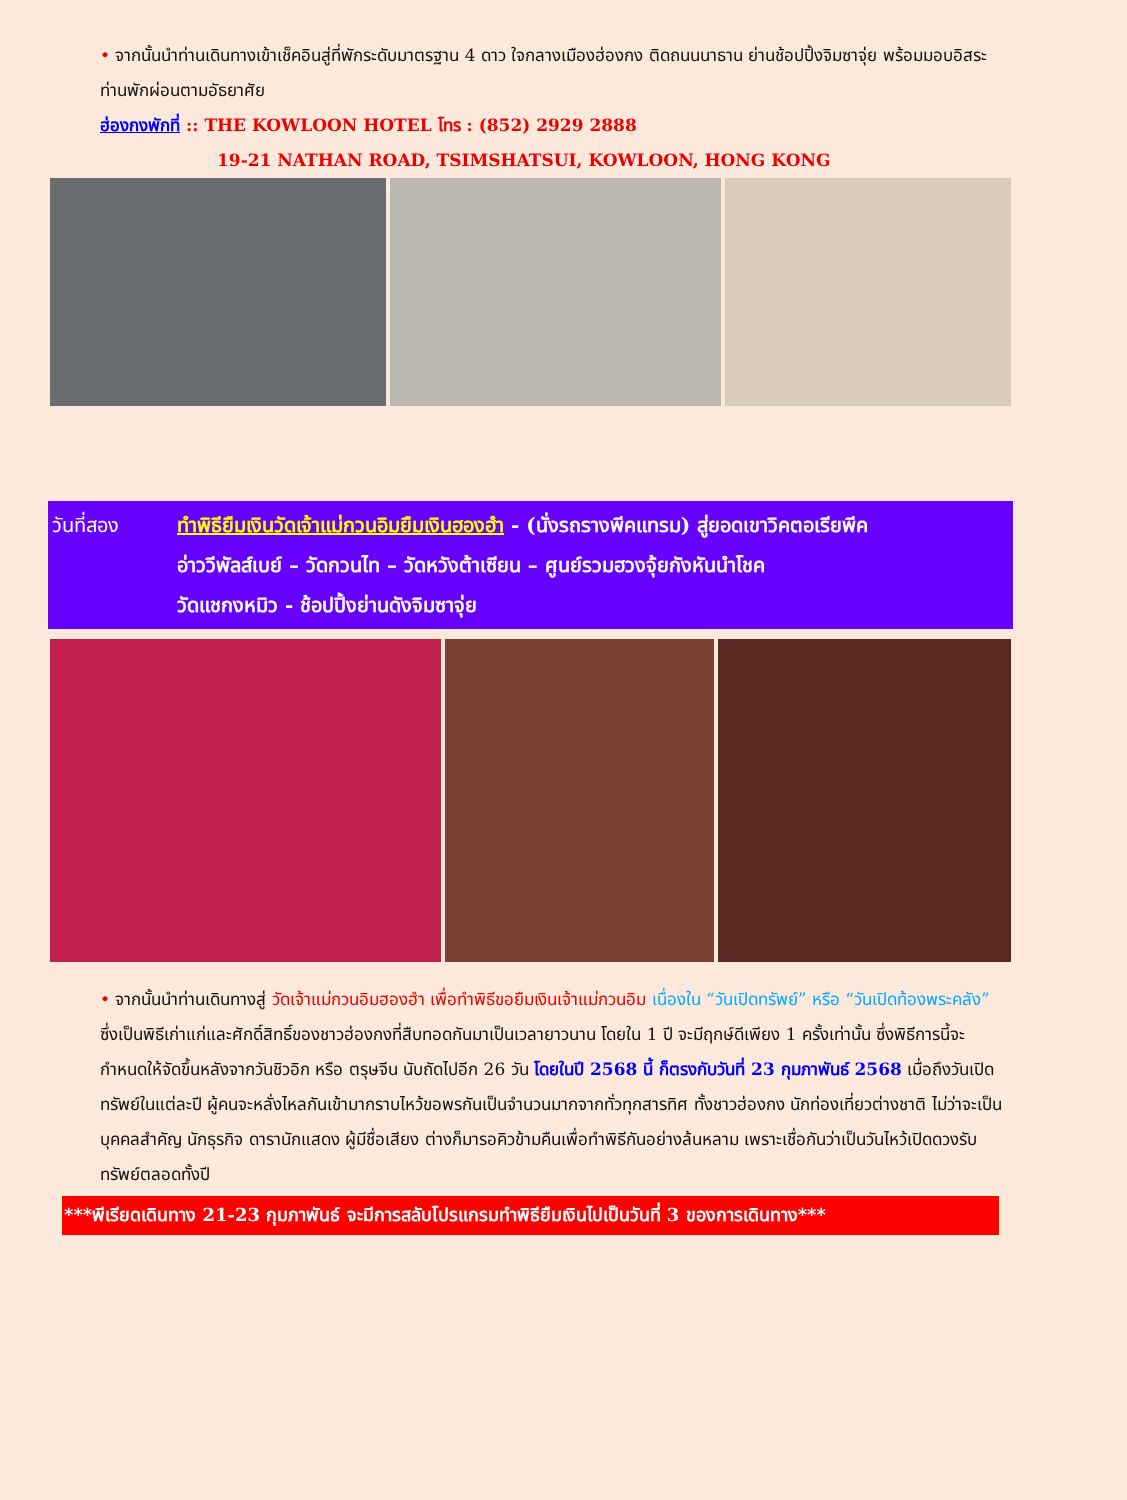• จากนั้นนำท่านเดินทางเข้าเช็คอินสู่ที่พักระดับมาตรฐาน 4 ดาว ใจกลางเมืองฮ่องกง ติดถนนนาธาน ย่านช้อปปิ้งจิมซาจุ่ย พร้อมมอบอิสระท่านพักผ่อนตามอัธยาศัย
ฮ่องกงพักที่ :: THE KOWLOON HOTEL โทร : (852) 2929 2888
19-21 NATHAN ROAD, TSIMSHATSUI, KOWLOON, HONG KONG
วันที่สอง ทำพิธียืมเงินวัดเจ้าแม่กวนอิมยืมเงินฮองฮำ - (นั่งรถรางพีคแทรม) สู่ยอดเขาวิคตอเรียพีค
อ่าววีพัลส์เบย์ – วัดกวนไท – วัดหวังต้าเซียน – ศูนย์รวมฮวงจุ้ยกังหันนำโชค
วัดแชกงหมิว - ช้อปปิ้งย่านดังจิมซาจุ่ย
• จากนั้นนำท่านเดินทางสู่ วัดเจ้าแม่กวนอิมฮองฮำ เพื่อทำพิธีขอยืมเงินเจ้าแม่กวนอิม เนื่องใน “วันเปิดทรัพย์” หรือ “วันเปิดท้องพระคลัง” ซึ่งเป็นพิธีเก่าแก่และศักดิ์สิทธิ์ของชาวฮ่องกงที่สืบทอดกันมาเป็นเวลายาวนาน โดยใน 1 ปี จะมีฤกษ์ดีเพียง 1 ครั้งเท่านั้น ซึ่งพิธีการนี้จะกำหนดให้จัดขึ้นหลังจากวันชิวอิก หรือ ตรุษจีน นับถัดไปอีก 26 วัน โดยในปี 2568 นี้ ก็ตรงกับวันที่ 23 กุมภาพันธ์ 2568 เมื่อถึงวันเปิดทรัพย์ในแต่ละปี ผู้คนจะหลั่งไหลกันเข้ามากราบไหว้ขอพรกันเป็นจำนวนมากจากทั่วทุกสารทิศ ทั้งชาวฮ่องกง นักท่องเที่ยวต่างชาติ ไม่ว่าจะเป็น บุคคลสำคัญ นักธุรกิจ ดารานักแสดง ผู้มีชื่อเสียง ต่างก็มารอคิวข้ามคืนเพื่อทำพิธีกันอย่างล้นหลาม เพราะเชื่อกันว่าเป็นวันไหว้เปิดดวงรับทรัพย์ตลอดทั้งปี
***พีเรียดเดินทาง 21-23 กุมภาพันธ์ จะมีการสลับโปรแกรมทำพิธียืมเงินไปเป็นวันที่ 3 ของการเดินทาง***